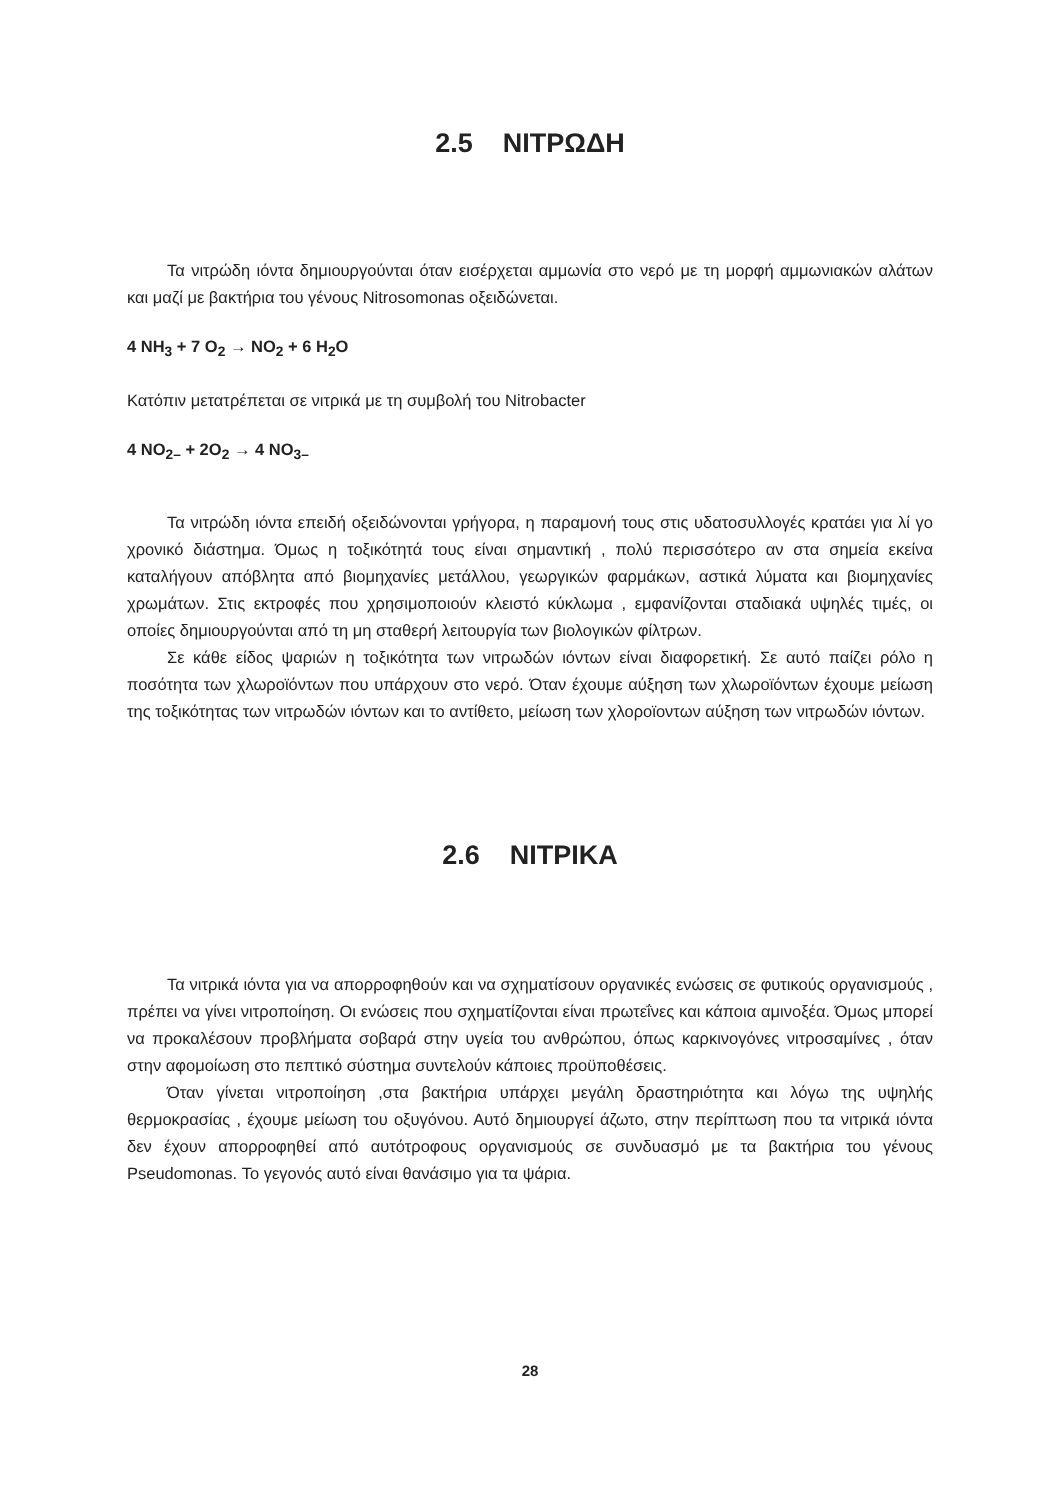2.5 ΝΙΤΡΩΔΗ
Τα νιτρώδη ιόντα δημιουργούνται όταν εισέρχεται αμμωνία στο νερό με τη μορφή αμμωνιακών αλάτων και μαζί με βακτήρια του γένους Nitrosomonas οξειδώνεται.
4 NH<sub>3</sub> + 7 O<sub>2</sub> → NO<sub>2</sub> + 6 H<sub>2</sub>O
Κατόπιν μετατρέπεται σε νιτρικά με τη συμβολή του Nitrobacter
4 NO<sub>2–</sub> + 2O<sub>2</sub> → 4 NO<sub>3–</sub>
Τα νιτρώδη ιόντα επειδή οξειδώνονται γρήγορα, η παραμονή τους στις υδατοσυλλογές κρατάει για λί γο χρονικό διάστημα. Όμως η τοξικότητά τους είναι σημαντική , πολύ περισσότερο αν στα σημεία εκείνα καταλήγουν απόβλητα από βιομηχανίες μετάλλου, γεωργικών φαρμάκων, αστικά λύματα και βιομηχανίες χρωμάτων. Στις εκτροφές που χρησιμοποιούν κλειστό κύκλωμα , εμφανίζονται σταδιακά υψηλές τιμές, οι οποίες δημιουργούνται από τη μη σταθερή λειτουργία των βιολογικών φίλτρων.
Σε κάθε είδος ψαριών η τοξικότητα των νιτρωδών ιόντων είναι διαφορετική. Σε αυτό παίζει ρόλο η ποσότητα των χλωροϊόντων που υπάρχουν στο νερό. Όταν έχουμε αύξηση των χλωροϊόντων έχουμε μείωση της τοξικότητας των νιτρωδών ιόντων και το αντίθετο, μείωση των χλοροϊοντων αύξηση των νιτρωδών ιόντων.
2.6 ΝΙΤΡΙΚΑ
Τα νιτρικά ιόντα για να απορροφηθούν και να σχηματίσουν οργανικές ενώσεις σε φυτικούς οργανισμούς , πρέπει να γίνει νιτροποίηση. Οι ενώσεις που σχηματίζονται είναι πρωτεΐνες και κάποια αμινοξέα. Όμως μπορεί να προκαλέσουν προβλήματα σοβαρά στην υγεία του ανθρώπου, όπως καρκινογόνες νιτροσαμίνες , όταν στην αφομοίωση στο πεπτικό σύστημα συντελούν κάποιες προϋποθέσεις.
Όταν γίνεται νιτροποίηση ,στα βακτήρια υπάρχει μεγάλη δραστηριότητα και λόγω της υψηλής θερμοκρασίας , έχουμε μείωση του οξυγόνου. Αυτό δημιουργεί άζωτο, στην περίπτωση που τα νιτρικά ιόντα δεν έχουν απορροφηθεί από αυτότροφους οργανισμούς σε συνδυασμό με τα βακτήρια του γένους Pseudomonas. Το γεγονός αυτό είναι θανάσιμο για τα ψάρια.
28